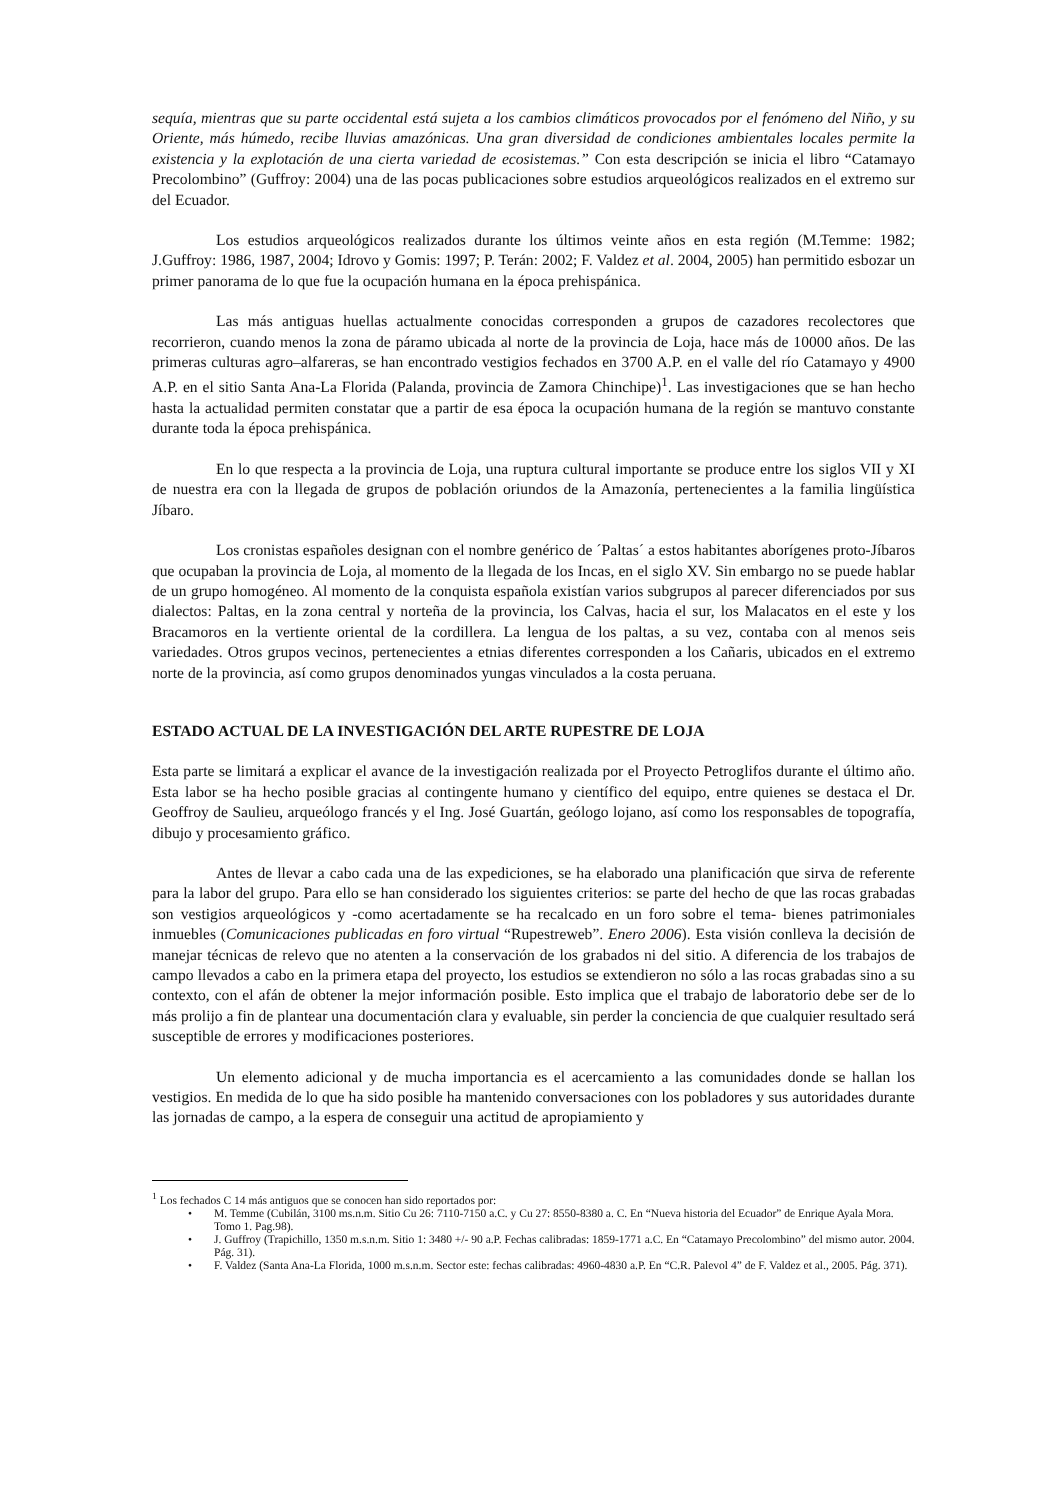sequía, mientras que su parte occidental está sujeta a los cambios climáticos provocados por el fenómeno del Niño, y su Oriente, más húmedo, recibe lluvias amazónicas. Una gran diversidad de condiciones ambientales locales permite la existencia y la explotación de una cierta variedad de ecosistemas.” Con esta descripción se inicia el libro “Catamayo Precolombino” (Guffroy: 2004) una de las pocas publicaciones sobre estudios arqueológicos realizados en el extremo sur del Ecuador.
Los estudios arqueológicos realizados durante los últimos veinte años en esta región (M.Temme: 1982; J.Guffroy: 1986, 1987, 2004; Idrovo y Gomis: 1997; P. Terán: 2002; F. Valdez et al. 2004, 2005) han permitido esbozar un primer panorama de lo que fue la ocupación humana en la época prehispánica.
Las más antiguas huellas actualmente conocidas corresponden a grupos de cazadores recolectores que recorrieron, cuando menos la zona de páramo ubicada al norte de la provincia de Loja, hace más de 10000 años. De las primeras culturas agro–alfareras, se han encontrado vestigios fechados en 3700 A.P. en el valle del río Catamayo y 4900 A.P. en el sitio Santa Ana-La Florida (Palanda, provincia de Zamora Chinchipe)<sup>1</sup>. Las investigaciones que se han hecho hasta la actualidad permiten constatar que a partir de esa época la ocupación humana de la región se mantuvo constante durante toda la época prehispánica.
En lo que respecta a la provincia de Loja, una ruptura cultural importante se produce entre los siglos VII y XI de nuestra era con la llegada de grupos de población oriundos de la Amazonía, pertenecientes a la familia lingüística Jíbaro.
Los cronistas españoles designan con el nombre genérico de ´Paltas´ a estos habitantes aborígenes proto-Jíbaros que ocupaban la provincia de Loja, al momento de la llegada de los Incas, en el siglo XV. Sin embargo no se puede hablar de un grupo homogéneo. Al momento de la conquista española existían varios subgrupos al parecer diferenciados por sus dialectos: Paltas, en la zona central y norteña de la provincia, los Calvas, hacia el sur, los Malacatos en el este y los Bracamoros en la vertiente oriental de la cordillera. La lengua de los paltas, a su vez, contaba con al menos seis variedades. Otros grupos vecinos, pertenecientes a etnias diferentes corresponden a los Cañaris, ubicados en el extremo norte de la provincia, así como grupos denominados yungas vinculados a la costa peruana.
ESTADO ACTUAL DE LA INVESTIGACIÓN DEL ARTE RUPESTRE DE LOJA
Esta parte se limitará a explicar el avance de la investigación realizada por el Proyecto Petroglifos durante el último año. Esta labor se ha hecho posible gracias al contingente humano y científico del equipo, entre quienes se destaca el Dr. Geoffroy de Saulieu, arqueólogo francés y el Ing. José Guartán, geólogo lojano, así como los responsables de topografía, dibujo y procesamiento gráfico.
Antes de llevar a cabo cada una de las expediciones, se ha elaborado una planificación que sirva de referente para la labor del grupo. Para ello se han considerado los siguientes criterios: se parte del hecho de que las rocas grabadas son vestigios arqueológicos y -como acertadamente se ha recalcado en un foro sobre el tema- bienes patrimoniales inmuebles (Comunicaciones publicadas en foro virtual “Rupestreweb”. Enero 2006). Esta visión conlleva la decisión de manejar técnicas de relevo que no atenten a la conservación de los grabados ni del sitio. A diferencia de los trabajos de campo llevados a cabo en la primera etapa del proyecto, los estudios se extendieron no sólo a las rocas grabadas sino a su contexto, con el afán de obtener la mejor información posible. Esto implica que el trabajo de laboratorio debe ser de lo más prolijo a fin de plantear una documentación clara y evaluable, sin perder la conciencia de que cualquier resultado será susceptible de errores y modificaciones posteriores.
Un elemento adicional y de mucha importancia es el acercamiento a las comunidades donde se hallan los vestigios. En medida de lo que ha sido posible ha mantenido conversaciones con los pobladores y sus autoridades durante las jornadas de campo, a la espera de conseguir una actitud de apropiamiento y
<sup>1</sup> Los fechados C 14 más antiguos que se conocen han sido reportados por:
• M. Temme (Cubilán, 3100 ms.n.m. Sitio Cu 26: 7110-7150 a.C. y Cu 27: 8550-8380 a. C. En “Nueva historia del Ecuador” de Enrique Ayala Mora. Tomo 1. Pag.98).
• J. Guffroy (Trapichillo, 1350 m.s.n.m. Sitio 1: 3480 +/- 90 a.P. Fechas calibradas: 1859-1771 a.C. En “Catamayo Precolombino” del mismo autor. 2004. Pág. 31).
• F. Valdez (Santa Ana-La Florida, 1000 m.s.n.m. Sector este: fechas calibradas: 4960-4830 a.P. En “C.R. Palevol 4” de F. Valdez et al., 2005. Pág. 371).